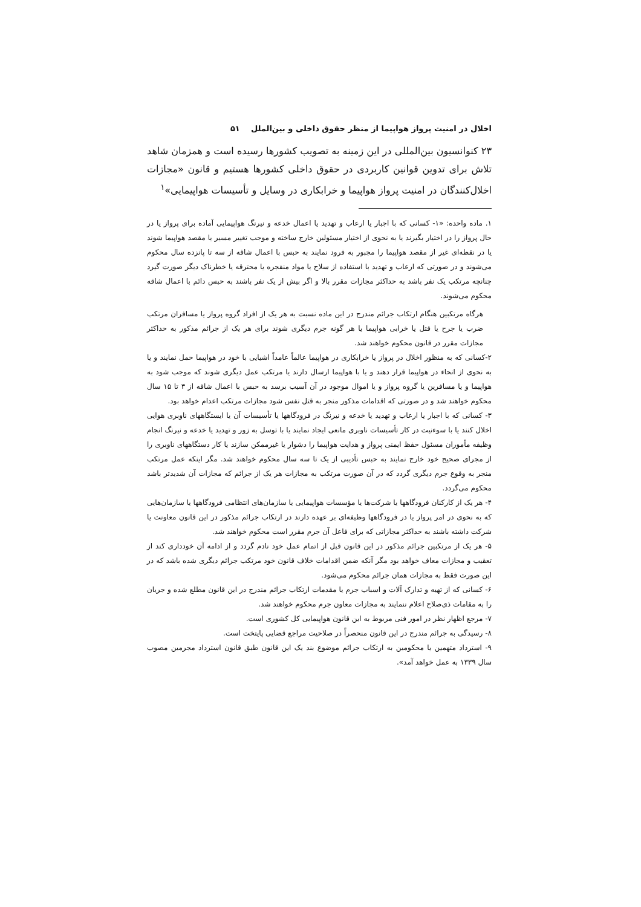اخلال در امنیت پرواز هواپیما از منظر حقوق داخلی و بین‌الملل ۵۱
۲۳ کنوانسیون بین‌المللی در این زمینه به تصویب کشورها رسیده است و همزمان شاهد تلاش برای تدوین قوانین کاربردی در حقوق داخلی کشورها هستیم و قانون «مجازات اخلال‌کنندگان در امنیت پرواز هواپیما و خرابکاری در وسایل و تأسیسات هواپیمایی»<sup>۱</sup>
۱. ماده واحده: «۱- کسانی که با اجبار یا ارعاب و تهدید یا اعمال خدعه و نیرنگ هواپیمایی آماده برای پرواز یا در حال پرواز را در اختیار بگیرند یا به نحوی از اختیار مسئولین خارج ساخته و موجب تغییر مسیر یا مقصد هواپیما شوند یا در نقطه‌ای غیر از مقصد هواپیما را مجبور به فرود نمایند به حبس با اعمال شاقه از سه تا پانزده سال محکوم می‌شوند و در صورتی که ارعاب و تهدید با استفاده از سلاح یا مواد منفجره یا محترقه یا خطرناک دیگر صورت گیرد چنانچه مرتکب یک نفر باشد به حداکثر مجازات مقرر بالا و اگر بیش از یک نفر باشند به حبس دائم با اعمال شاقه محکوم می‌شوند.
هرگاه مرتکبین هنگام ارتکاب جرائم مندرج در این ماده نسبت به هر یک از افراد گروه پرواز یا مسافران مرتکب ضرب یا جرح یا قتل یا خرابی هواپیما یا هر گونه جرم دیگری شوند برای هر یک از جرائم مذکور به حداکثر مجازات مقرر در قانون محکوم خواهند شد.
۲-کسانی که به منظور اخلال در پرواز یا خرابکاری در هواپیما عالماً عامداً اشیایی با خود در هواپیما حمل نمایند و یا به نحوی از انحاء در هواپیما قرار دهند و یا با هواپیما ارسال دارند یا مرتکب عمل دیگری شوند که موجب شود به هواپیما و یا مسافرین یا گروه پرواز و یا اموال موجود در آن آسیب برسد به حبس با اعمال شاقه از ۳ تا ۱۵ سال محکوم خواهند شد و در صورتی که اقدامات مذکور منجر به قتل نفس شود مجازات مرتکب اعدام خواهد بود.
۳- کسانی که با اجبار یا ارعاب و تهدید یا خدعه و نیرنگ در فرودگاهها یا تأسیسات آن یا ایستگاههای ناوبری هوایی اخلال کنند یا با سوءنیت در کار تأسیسات ناوبری مانعی ایجاد نمایند یا با توسل به زور و تهدید یا خدعه و نیرنگ انجام وظیفه مأموران مسئول حفظ ایمنی پرواز و هدایت هواپیما را دشوار یا غیرممکن سازند یا کار دستگاههای ناوبری را از مجرای صحیح خود خارج نمایند به حبس تأدیبی از یک تا سه سال محکوم خواهند شد. مگر اینکه عمل مرتکب منجر به وقوع جرم دیگری گردد که در آن صورت مرتکب به مجازات هر یک از جرائم که مجازات آن شدیدتر باشد محکوم می‌گردد.
۴- هر یک از کارکنان فرودگاهها یا شرکت‌ها یا مؤسسات هواپیمایی یا سازمان‌های انتظامی فرودگاهها یا سازمان‌هایی که به نحوی در امر پرواز یا در فرودگاهها وظیفه‌ای بر عهده دارند در ارتکاب جرائم مذکور در این قانون معاونت یا شرکت داشته باشند به حداکثر مجازاتی که برای فاعل آن جرم مقرر است محکوم خواهند شد.
۵- هر یک از مرتکبین جرائم مذکور در این قانون قبل از اتمام عمل خود نادم گردد و از ادامه آن خودداری کند از تعقیب و مجازات معاف خواهد بود مگر آنکه ضمن اقدامات خلاف قانون خود مرتکب جرائم دیگری شده باشد که در این صورت فقط به مجازات همان جرائم محکوم می‌شود.
۶- کسانی که از تهیه و تدارک آلات و اسباب جرم یا مقدمات ارتکاب جرائم مندرج در این قانون مطلع شده و جریان را به مقامات ذی‌صلاح اعلام ننمایند به مجازات معاون جرم محکوم خواهند شد.
۷- مرجع اظهار نظر در امور فنی مربوط به این قانون هواپیمایی کل کشوری است.
۸- رسیدگی به جرائم مندرج در این قانون منحصراً در صلاحیت مراجع قضایی پایتخت است.
۹- استرداد متهمین یا محکومین به ارتکاب جرائم موضوع بند یک این قانون طبق قانون استرداد مجرمین مصوب سال ۱۳۳۹ به عمل خواهد آمد».